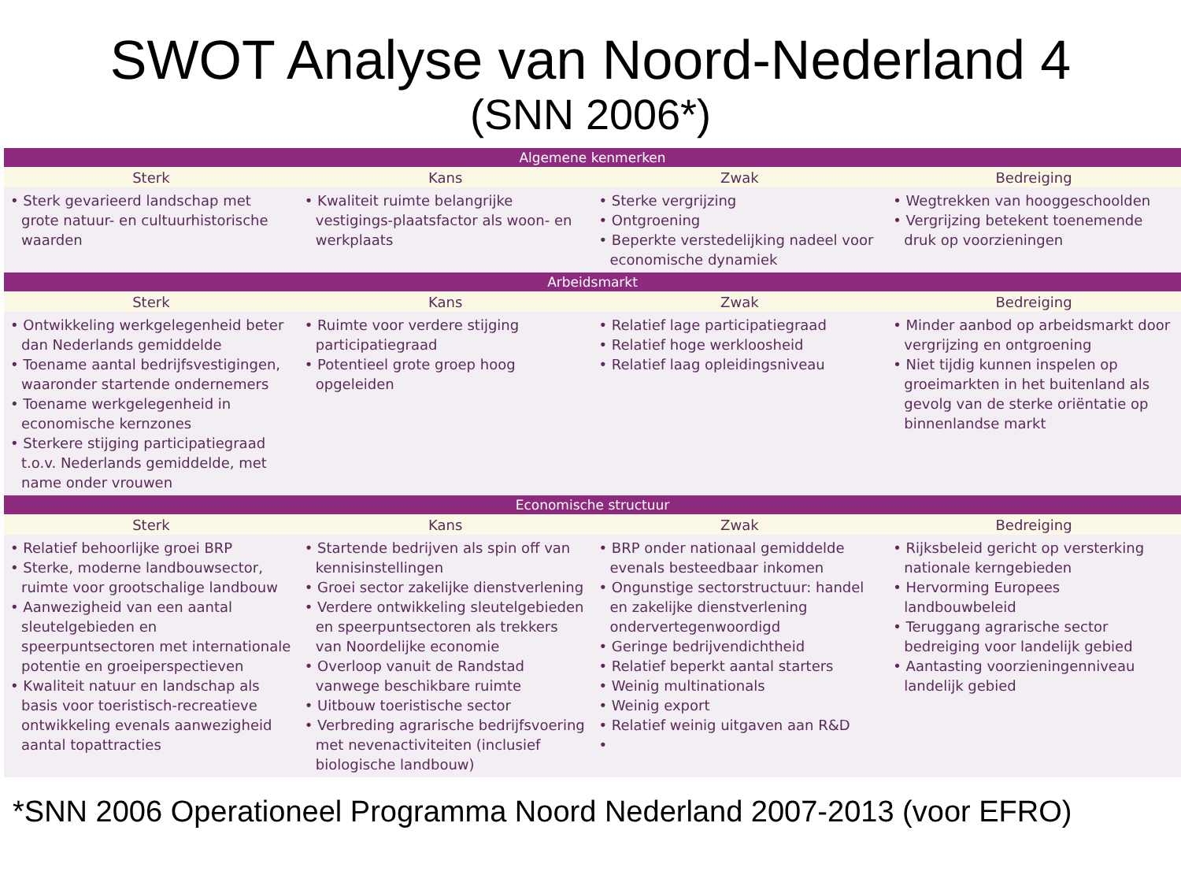SWOT Analyse van Noord-Nederland 4
(SNN 2006*)
| Algemene kenmerken | | | |
| --- | --- | --- | --- |
| Sterk | Kans | Zwak | Bedreiging |
| • Sterk gevarieerd landschap met grote natuur- en cultuurhistorische waarden | • Kwaliteit ruimte belangrijke vestigings-plaatsfactor als woon- en werkplaats | • Sterke vergrijzing • Ontgroening • Beperkte verstedelijking nadeel voor economische dynamiek | • Wegtrekken van hooggeschoolden • Vergrijzing betekent toenemende druk op voorzieningen |
| Arbeidsmarkt | | | |
| Sterk | Kans | Zwak | Bedreiging |
| • Ontwikkeling werkgelegenheid beter dan Nederlands gemiddelde • Toename aantal bedrijfsvestigingen, waaronder startende ondernemers • Toename werkgelegenheid in economische kernzones • Sterkere stijging participatiegraad t.o.v. Nederlands gemiddelde, met name onder vrouwen | • Ruimte voor verdere stijging participatiegraad • Potentieel grote groep hoog opgeleiden | • Relatief lage participatiegraad • Relatief hoge werkloosheid • Relatief laag opleidingsniveau | • Minder aanbod op arbeidsmarkt door vergrijzing en ontgroening • Niet tijdig kunnen inspelen op groeimarkten in het buitenland als gevolg van de sterke oriëntatie op binnenlandse markt |
| Economische structuur | | | |
| Sterk | Kans | Zwak | Bedreiging |
| • Relatief behoorlijke groei BRP • Sterke, moderne landbouwsector, ruimte voor grootschalige landbouw • Aanwezigheid van een aantal sleutelgebieden en speerpuntsectoren met internationale potentie en groeiperspectieven • Kwaliteit natuur en landschap als basis voor toeristisch-recreatieve ontwikkeling evenals aanwezigheid aantal topattracties | • Startende bedrijven als spin off van kennisinstellingen • Groei sector zakelijke dienstverlening • Verdere ontwikkeling sleutelgebieden en speerpuntsectoren als trekkers van Noordelijke economie • Overloop vanuit de Randstad vanwege beschikbare ruimte • Uitbouw toeristische sector • Verbreding agrarische bedrijfsvoering met nevenactiviteiten (inclusief biologische landbouw) | • BRP onder nationaal gemiddelde evenals besteedbaar inkomen • Ongunstige sectorstructuur: handel en zakelijke dienstverlening ondervertegenwoordigd • Geringe bedrijvendichtheid • Relatief beperkt aantal starters • Weinig multinationals • Weinig export • Relatief weinig uitgaven aan R&D • | • Rijksbeleid gericht op versterking nationale kerngebieden • Hervorming Europees landbouwbeleid • Teruggang agrarische sector bedreiging voor landelijk gebied • Aantasting voorzieningenniveau landelijk gebied |
*SNN 2006 Operationeel Programma Noord Nederland 2007-2013 (voor EFRO)